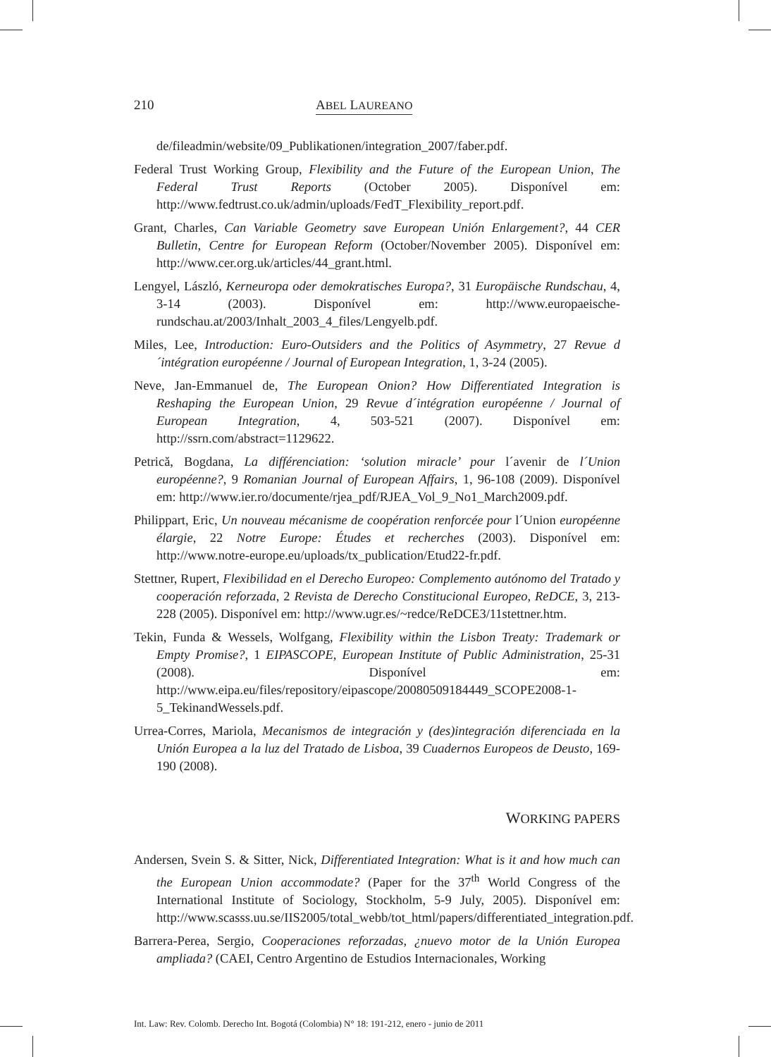210 ABEL LAUREANO
de/fileadmin/website/09_Publikationen/integration_2007/faber.pdf.
Federal Trust Working Group, Flexibility and the Future of the European Union, The Federal Trust Reports (October 2005). Disponível em: http://www.fedtrust.co.uk/admin/uploads/FedT_Flexibility_report.pdf.
Grant, Charles, Can Variable Geometry save European Unión Enlargement?, 44 CER Bulletin, Centre for European Reform (October/November 2005). Disponível em: http://www.cer.org.uk/articles/44_grant.html.
Lengyel, László, Kerneuropa oder demokratisches Europa?, 31 Europäische Rundschau, 4, 3-14 (2003). Disponível em: http://www.europaeische-rundschau.at/2003/Inhalt_2003_4_files/Lengyelb.pdf.
Miles, Lee, Introduction: Euro-Outsiders and the Politics of Asymmetry, 27 Revue d´intégration européenne / Journal of European Integration, 1, 3-24 (2005).
Neve, Jan-Emmanuel de, The European Onion? How Differentiated Integration is Reshaping the European Union, 29 Revue d´intégration européenne / Journal of European Integration, 4, 503-521 (2007). Disponível em: http://ssrn.com/abstract=1129622.
Petrică, Bogdana, La différenciation: ‘solution miracle’ pour l´avenir de l´Union européenne?, 9 Romanian Journal of European Affairs, 1, 96-108 (2009). Disponível em: http://www.ier.ro/documente/rjea_pdf/RJEA_Vol_9_No1_March2009.pdf.
Philippart, Eric, Un nouveau mécanisme de coopération renforcée pour l´Union européenne élargie, 22 Notre Europe: Études et recherches (2003). Disponível em: http://www.notre-europe.eu/uploads/tx_publication/Etud22-fr.pdf.
Stettner, Rupert, Flexibilidad en el Derecho Europeo: Complemento autónomo del Tratado y cooperación reforzada, 2 Revista de Derecho Constitucional Europeo, ReDCE, 3, 213-228 (2005). Disponível em: http://www.ugr.es/~redce/ReDCE3/11stettner.htm.
Tekin, Funda & Wessels, Wolfgang, Flexibility within the Lisbon Treaty: Trademark or Empty Promise?, 1 EIPASCOPE, European Institute of Public Administration, 25-31 (2008). Disponível em: http://www.eipa.eu/files/repository/eipascope/20080509184449_SCOPE2008-1-5_TekinandWessels.pdf.
Urrea-Corres, Mariola, Mecanismos de integración y (des)integración diferenciada en la Unión Europea a la luz del Tratado de Lisboa, 39 Cuadernos Europeos de Deusto, 169-190 (2008).
WORKING PAPERS
Andersen, Svein S. & Sitter, Nick, Differentiated Integration: What is it and how much can the European Union accommodate? (Paper for the 37<sup>th</sup> World Congress of the International Institute of Sociology, Stockholm, 5-9 July, 2005). Disponível em: http://www.scasss.uu.se/IIS2005/total_webb/tot_html/papers/differentiated_integration.pdf.
Barrera-Perea, Sergio, Cooperaciones reforzadas, ¿nuevo motor de la Unión Europea ampliada? (CAEI, Centro Argentino de Estudios Internacionales, Working
Int. Law: Rev. Colomb. Derecho Int. Bogotá (Colombia) N° 18: 191-212, enero - junio de 2011